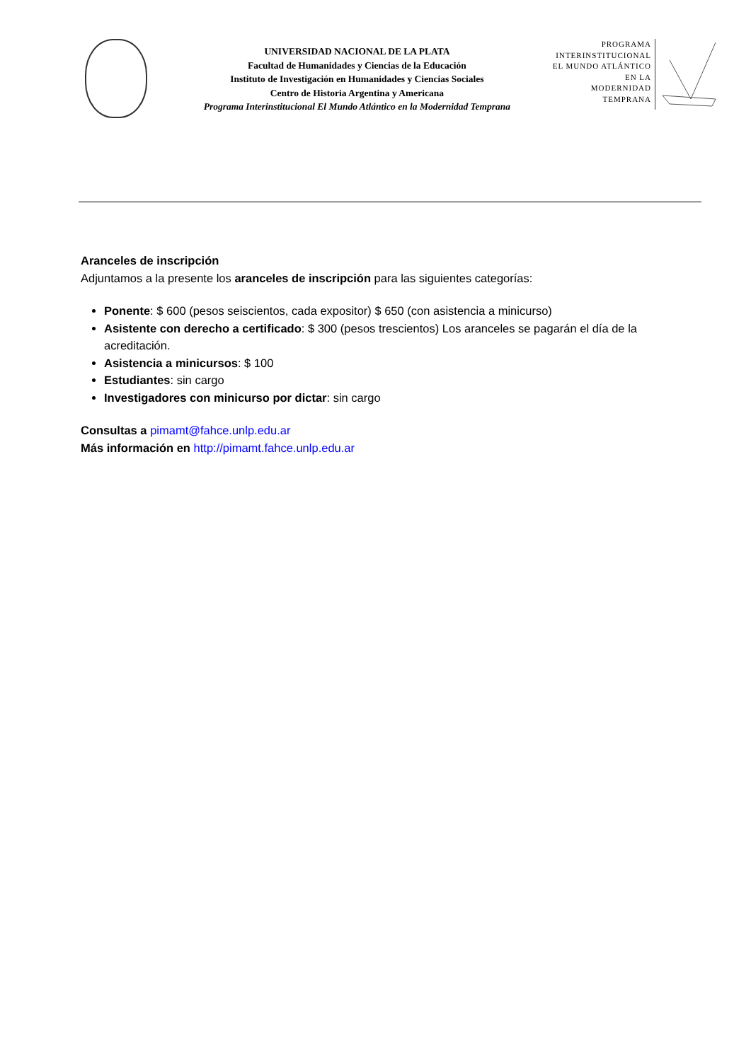UNIVERSIDAD NACIONAL DE LA PLATA
Facultad de Humanidades y Ciencias de la Educación
Instituto de Investigación en Humanidades y Ciencias Sociales
Centro de Historia Argentina y Americana
Programa Interinstitucional El Mundo Atlántico en la Modernidad Temprana
PROGRAMA
INTERINSTITUCIONAL
EL MUNDO ATLÁNTICO
EN LA
MODERNIDAD
TEMPRANA
Aranceles de inscripción
Adjuntamos a la presente los aranceles de inscripción para las siguientes categorías:
Ponente: $ 600 (pesos seiscientos, cada expositor) $ 650 (con asistencia a minicurso)
Asistente con derecho a certificado: $ 300 (pesos trescientos) Los aranceles se pagarán el día de la acreditación.
Asistencia a minicursos: $ 100
Estudiantes: sin cargo
Investigadores con minicurso por dictar: sin cargo
Consultas a pimamt@fahce.unlp.edu.ar
Más información en http://pimamt.fahce.unlp.edu.ar